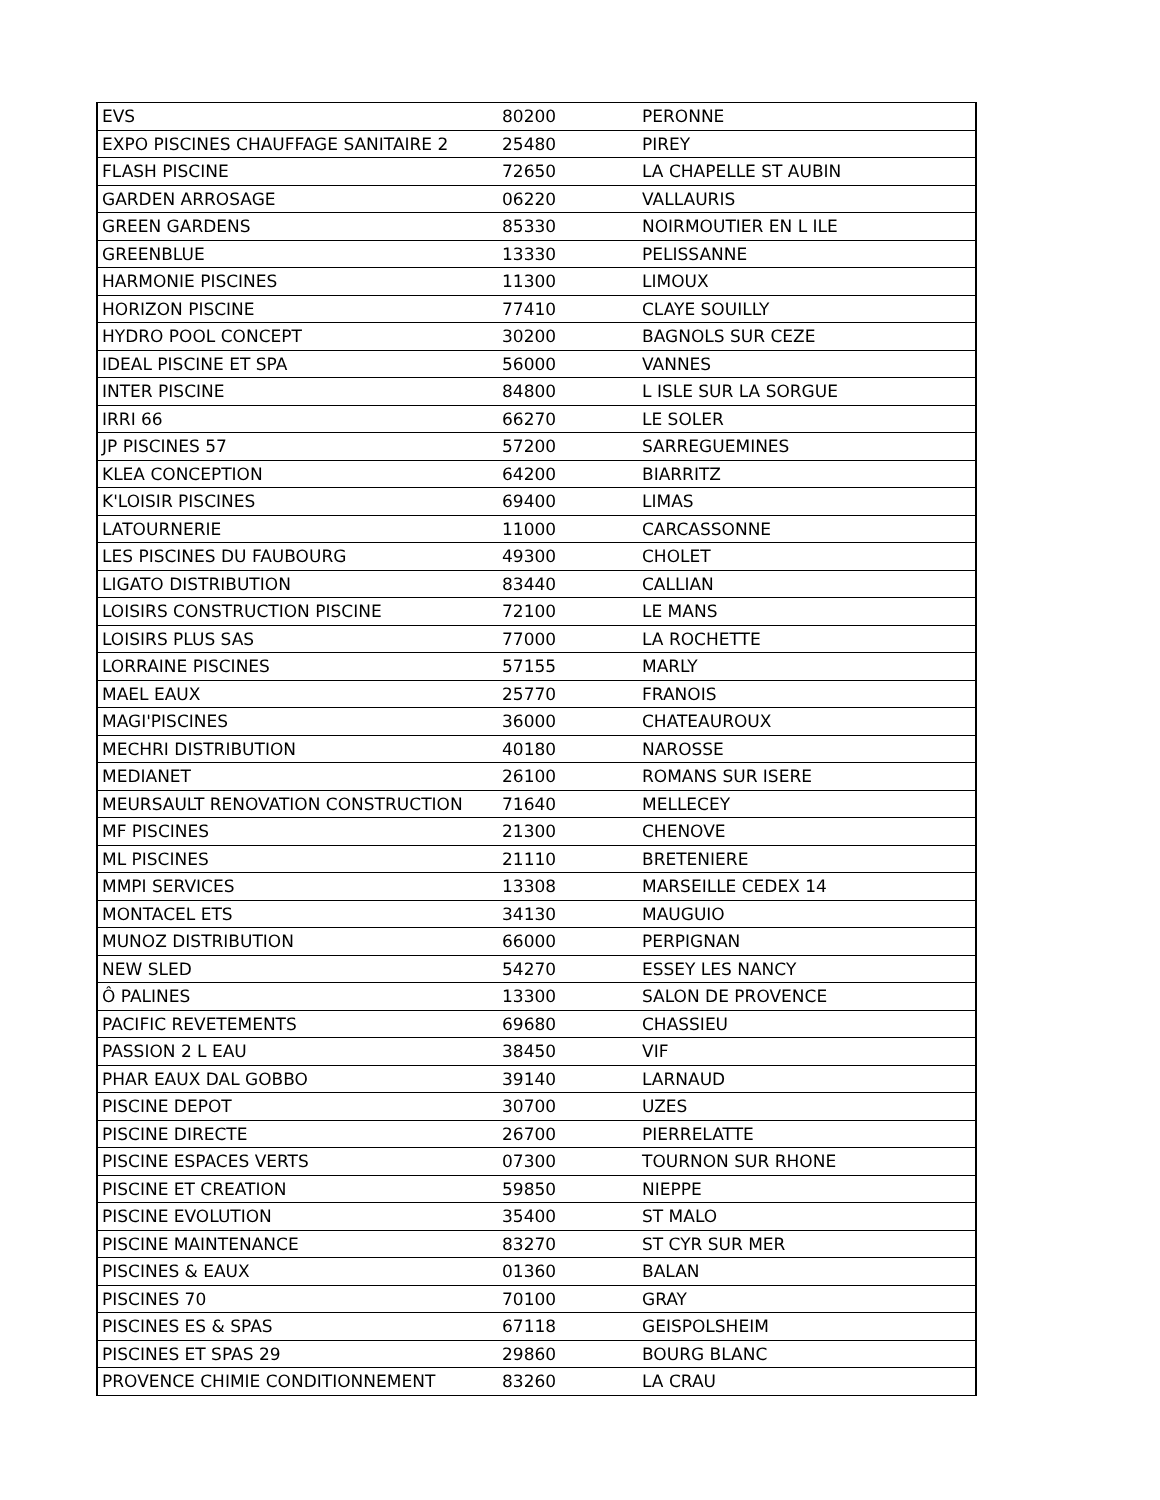| EVS | 80200 | PERONNE |
| EXPO PISCINES CHAUFFAGE SANITAIRE 2 | 25480 | PIREY |
| FLASH PISCINE | 72650 | LA CHAPELLE ST AUBIN |
| GARDEN ARROSAGE | 06220 | VALLAURIS |
| GREEN GARDENS | 85330 | NOIRMOUTIER EN L ILE |
| GREENBLUE | 13330 | PELISSANNE |
| HARMONIE PISCINES | 11300 | LIMOUX |
| HORIZON PISCINE | 77410 | CLAYE SOUILLY |
| HYDRO POOL CONCEPT | 30200 | BAGNOLS SUR CEZE |
| IDEAL PISCINE ET SPA | 56000 | VANNES |
| INTER PISCINE | 84800 | L ISLE SUR LA SORGUE |
| IRRI 66 | 66270 | LE SOLER |
| JP PISCINES 57 | 57200 | SARREGUEMINES |
| KLEA CONCEPTION | 64200 | BIARRITZ |
| K'LOISIR PISCINES | 69400 | LIMAS |
| LATOURNERIE | 11000 | CARCASSONNE |
| LES PISCINES DU FAUBOURG | 49300 | CHOLET |
| LIGATO DISTRIBUTION | 83440 | CALLIAN |
| LOISIRS CONSTRUCTION PISCINE | 72100 | LE MANS |
| LOISIRS PLUS SAS | 77000 | LA ROCHETTE |
| LORRAINE PISCINES | 57155 | MARLY |
| MAEL EAUX | 25770 | FRANOIS |
| MAGI'PISCINES | 36000 | CHATEAUROUX |
| MECHRI DISTRIBUTION | 40180 | NAROSSE |
| MEDIANET | 26100 | ROMANS SUR ISERE |
| MEURSAULT RENOVATION CONSTRUCTION | 71640 | MELLECEY |
| MF PISCINES | 21300 | CHENOVE |
| ML PISCINES | 21110 | BRETENIERE |
| MMPI SERVICES | 13308 | MARSEILLE CEDEX 14 |
| MONTACEL ETS | 34130 | MAUGUIO |
| MUNOZ DISTRIBUTION | 66000 | PERPIGNAN |
| NEW SLED | 54270 | ESSEY LES NANCY |
| Ô PALINES | 13300 | SALON DE PROVENCE |
| PACIFIC REVETEMENTS | 69680 | CHASSIEU |
| PASSION 2 L EAU | 38450 | VIF |
| PHAR EAUX DAL GOBBO | 39140 | LARNAUD |
| PISCINE DEPOT | 30700 | UZES |
| PISCINE DIRECTE | 26700 | PIERRELATTE |
| PISCINE ESPACES VERTS | 07300 | TOURNON SUR RHONE |
| PISCINE ET CREATION | 59850 | NIEPPE |
| PISCINE EVOLUTION | 35400 | ST MALO |
| PISCINE MAINTENANCE | 83270 | ST CYR SUR MER |
| PISCINES & EAUX | 01360 | BALAN |
| PISCINES 70 | 70100 | GRAY |
| PISCINES ES & SPAS | 67118 | GEISPOLSHEIM |
| PISCINES ET SPAS 29 | 29860 | BOURG BLANC |
| PROVENCE CHIMIE CONDITIONNEMENT | 83260 | LA CRAU |